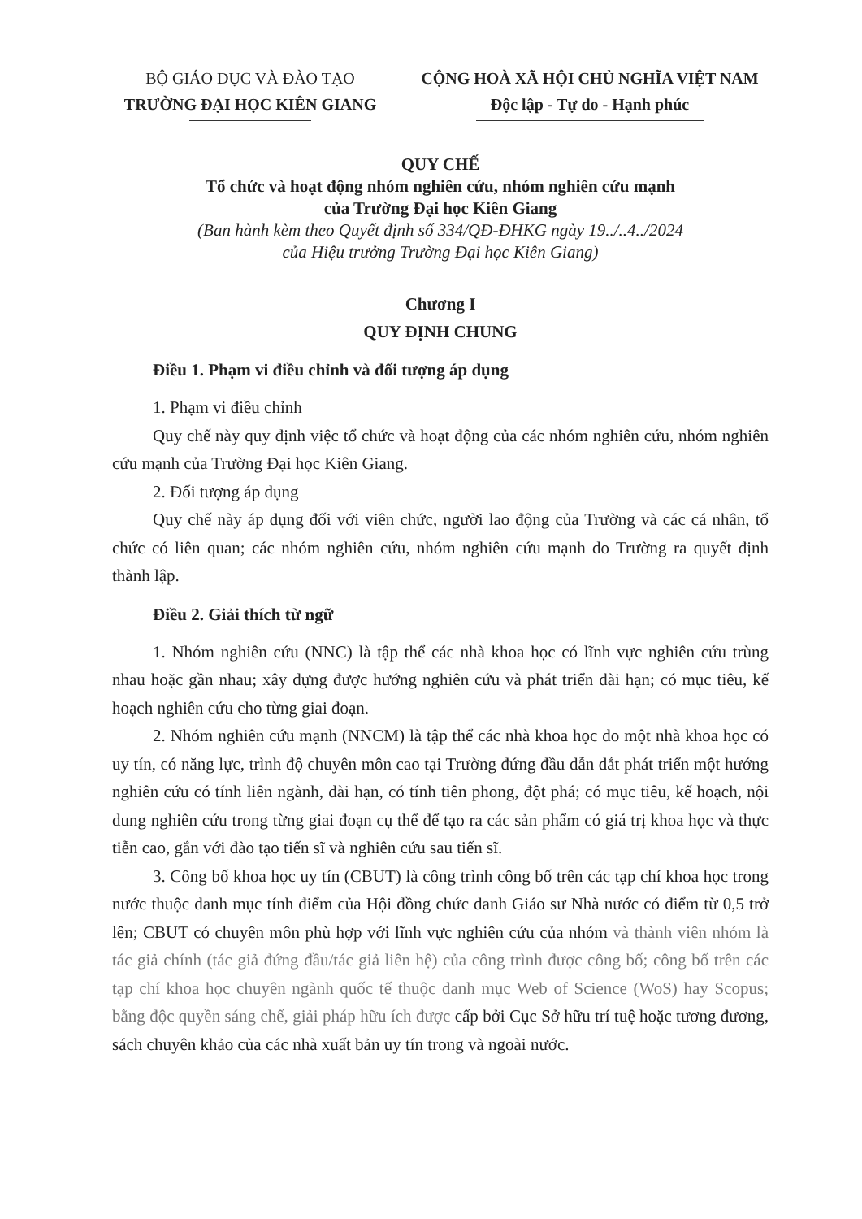BỘ GIÁO DỤC VÀ ĐÀO TẠO
TRƯỜNG ĐẠI HỌC KIÊN GIANG
CỘNG HOÀ XÃ HỘI CHỦ NGHĨA VIỆT NAM
Độc lập - Tự do - Hạnh phúc
QUY CHẾ
Tổ chức và hoạt động nhóm nghiên cứu, nhóm nghiên cứu mạnh
của Trường Đại học Kiên Giang
(Ban hành kèm theo Quyết định số 334/QĐ-ĐHKG ngày 19../..4../2024
của Hiệu trưởng Trường Đại học Kiên Giang)
Chương I
QUY ĐỊNH CHUNG
Điều 1. Phạm vi điều chỉnh và đối tượng áp dụng
1. Phạm vi điều chỉnh
Quy chế này quy định việc tổ chức và hoạt động của các nhóm nghiên cứu, nhóm nghiên cứu mạnh của Trường Đại học Kiên Giang.
2. Đối tượng áp dụng
Quy chế này áp dụng đối với viên chức, người lao động của Trường và các cá nhân, tổ chức có liên quan; các nhóm nghiên cứu, nhóm nghiên cứu mạnh do Trường ra quyết định thành lập.
Điều 2. Giải thích từ ngữ
1. Nhóm nghiên cứu (NNC) là tập thể các nhà khoa học có lĩnh vực nghiên cứu trùng nhau hoặc gần nhau; xây dựng được hướng nghiên cứu và phát triển dài hạn; có mục tiêu, kế hoạch nghiên cứu cho từng giai đoạn.
2. Nhóm nghiên cứu mạnh (NNCM) là tập thể các nhà khoa học do một nhà khoa học có uy tín, có năng lực, trình độ chuyên môn cao tại Trường đứng đầu dẫn dắt phát triển một hướng nghiên cứu có tính liên ngành, dài hạn, có tính tiên phong, đột phá; có mục tiêu, kế hoạch, nội dung nghiên cứu trong từng giai đoạn cụ thể để tạo ra các sản phẩm có giá trị khoa học và thực tiễn cao, gắn với đào tạo tiến sĩ và nghiên cứu sau tiến sĩ.
3. Công bố khoa học uy tín (CBUT) là công trình công bố trên các tạp chí khoa học trong nước thuộc danh mục tính điểm của Hội đồng chức danh Giáo sư Nhà nước có điểm từ 0,5 trở lên; CBUT có chuyên môn phù hợp với lĩnh vực nghiên cứu của nhóm và thành viên nhóm là tác giả chính (tác giả đứng đầu/tác giả liên hệ) của công trình được công bố; công bố trên các tạp chí khoa học chuyên ngành quốc tế thuộc danh mục Web of Science (WoS) hay Scopus; bằng độc quyền sáng chế, giải pháp hữu ích được cấp bởi Cục Sở hữu trí tuệ hoặc tương đương, sách chuyên khảo của các nhà xuất bản uy tín trong và ngoài nước.